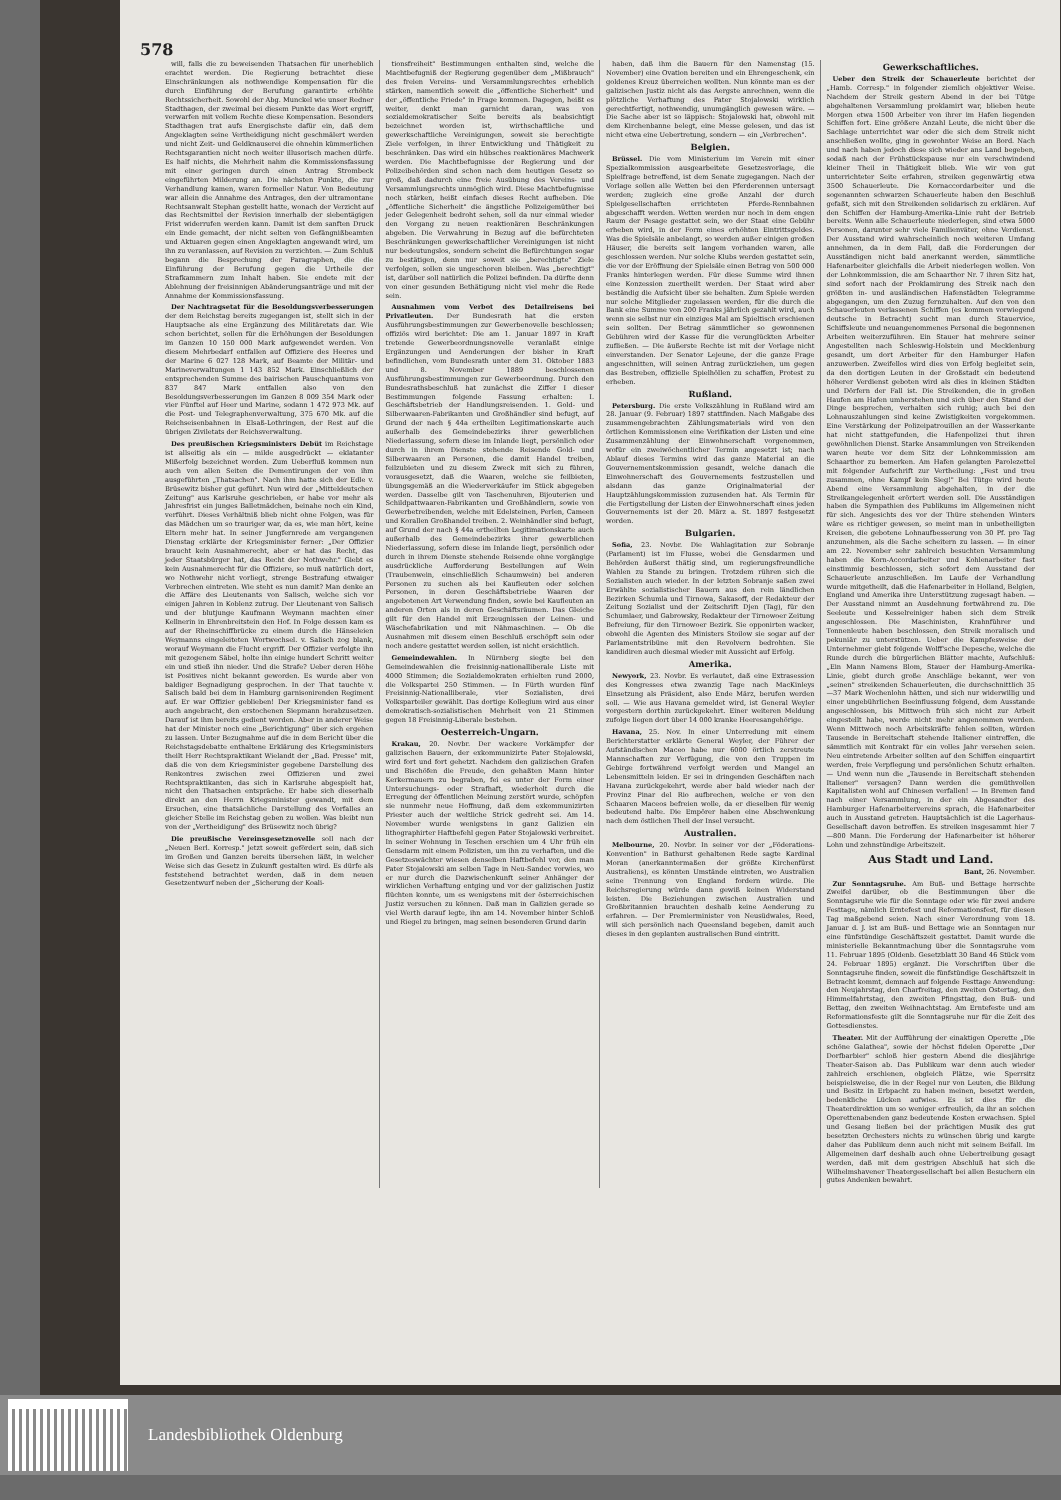578
will, falls die zu beweisenden Thatsachen für unerheblich erachtet werden. Die Regierung betrachtet diese Einschränkungen als nothwendige Kompensation für die durch Einführung der Berufung garantirte erhöhte Rechtssicherheit. Sowohl der Abg. Munckel wie unser Redner Stadthagen, der zweimal bei diesem Punkte das Wort ergriff, verwarfen mit vollem Rechte diese Kompensation. Besonders Stadthagen trat aufs Energischste dafür ein, daß dem Angeklagten seine Vertheidigung nicht geschmälert werden und nicht Zeit- und Geldknauserei die ohnehin kümmerlichen Rechtsgarantien nicht noch weiter illusorisch machen dürfe. Es half nichts, die Mehrheit nahm die Kommissionsfassung mit einer geringen durch einen Antrag Strombeck eingeführten Milderung an. Die nächsten Punkte, die zur Verhandlung kamen, waren formeller Natur. Von Bedeutung war allein die Annahme des Antrages, den der ultramontane Rechtsanwalt Stephan gestellt hatte, wonach der Verzicht auf das Rechtsmittel der Revision innerhalb der siebentägigen Frist widerrufen werden kann. Damit ist dem sanften Druck ein Ende gemacht, der nicht selten von Gefängnißbeamten und Aktuaren gegen einen Angeklagten angewandt wird, um ihn zu veranlassen, auf Revision zu verzichten. — Zum Schluß begann die Besprechung der Paragraphen, die die Einführung der Berufung gegen die Urtheile der Strafkammern zum Inhalt haben. Sie endete mit der Ablehnung der freisinnigen Abänderungsanträge und mit der Annahme der Kommissionsfassung.
Der Nachtragsetat für die Besoldungsverbesserungen der dem Reichstag bereits zugegangen ist, stellt sich in der Hauptsache als eine Ergänzung des Militäretats dar. Wie schon berichtet, sollen für die Erhöhungen der Besoldungen im Ganzen 10 150 000 Mark aufgewendet werden. Von diesem Mehrbedarf entfallen auf Offiziere des Heeres und der Marine 6 027 128 Mark, auf Beamte der Militär- und Marineverwaltungen 1 143 852 Mark. Einschließlich der entsprechenden Summe des bairischen Pauschquantums von 837 847 Mark entfallen also von den Besoldungsverbesserungen im Ganzen 8 009 354 Mark oder vier Fünftel auf Heer und Marine, sodann 1 472 973 Mk. auf die Post- und Telegraphenverwaltung, 375 670 Mk. auf die Reichseisenbahnen in Elsaß-Lothringen, der Rest auf die übrigen Ziviletats der Reichsverwaltung.
Des preußischen Kriegsministers Debüt im Reichstage ist allseitig als ein — milde ausgedrückt — eklatanter Mißerfolg bezeichnet worden. Zum Ueberfluß kommen nun auch von allen Seiten die Dementirungen der von ihm ausgeführten „Thatsachen". Nach ihm hatte sich der Edle v. Brüsewitz bisher gut geführt. Nun wird der „Mitteldeutschen Zeitung" aus Karlsruhe geschrieben, er habe vor mehr als Jahresfrist ein junges Balletmädchen, beinahe noch ein Kind, verführt. Dieses Verhältniß blieb nicht ohne Folgen, was für das Mädchen um so trauriger war, da es, wie man hört, keine Eltern mehr hat. In seiner Jungfernrede am vergangenen Dienstag erklärte der Kriegsminister ferner: „Der Offizier braucht kein Ausnahmerecht, aber er hat das Recht, das jeder Staatsbürger hat, das Recht der Nothwehr." Giebt es kein Ausnahmerecht für die Offiziere, so muß natürlich dort, wo Nothwehr nicht vorliegt, strenge Bestrafung etwaiger Verbrechen eintreten. Wie steht es nun damit? Man denke an die Affäre des Lieutenants von Salisch, welche sich vor einigen Jahren in Koblenz zutrug. Der Lieutenant von Salisch und der blutjunge Kaufmann Weymann machten einer Kellnerin in Ehrenbreitstein den Hof. In Folge dessen kam es auf der Rheinschiffbrücke zu einem durch die Hänseleien Weymanns eingeleiteten Wortwechsel. v. Salisch zog blank, worauf Weymann die Flucht ergriff. Der Offizier verfolgte ihn mit gezogenem Säbel, holte ihn einige hundert Schritt weiter ein und stieß ihn nieder. Und die Strafe? Ueber deren Höhe ist Positives nicht bekannt geworden. Es wurde aber von baldiger Begnadigung gesprochen. In der That tauchte v. Salisch bald bei dem in Hamburg garnisonirenden Regiment auf. Er war Offizier geblieben! Der Kriegsminister fand es auch angebracht, den erstochenen Siepmann herabzusetzen. Darauf ist ihm bereits gedient worden. Aber in anderer Weise hat der Minister noch eine „Berichtigung" über sich ergehen zu lassen. Unter Bezugnahme auf die in dem Bericht über die Reichstagsdebatte enthaltene Erklärung des Kriegsministers theilt Herr Rechtspraktikant Wielandt der „Bad. Presse" mit, daß die von dem Kriegsminister gegebene Darstellung des Renkontres zwischen zwei Offizieren und zwei Rechtspraktikanten, das sich in Karlsruhe abgespielt hat, nicht den Thatsachen entspräche. Er habe sich dieserhalb direkt an den Herrn Kriegsminister gewandt, mit dem Ersuchen, eine thatsächliche Darstellung des Vorfalles an gleicher Stelle im Reichstag geben zu wollen. Was bleibt nun von der „Vertheidigung" des Brüsewitz noch übrig?
Die preußische Vereinsgesetznovelle soll nach der „Neuen Berl. Korresp." jetzt soweit gefördert sein, daß sich im Großen und Ganzen bereits übersehen läßt, in welcher Weise sich das Gesetz in Zukunft gestalten wird. Es dürfe als feststehend betrachtet werden, daß in dem neuen Gesetzentwurf neben der „Sicherung der Koali-
tionsfreiheit" Bestimmungen enthalten sind, welche die Machtbefugniß der Regierung gegenüber dem „Mißbrauch" des freien Vereins- und Versammlungsrechtes erheblich stärken, namentlich soweit die „öffentliche Sicherheit" und der „öffentliche Friede" in Frage kommen. Dagegen, heißt es weiter, denkt man garnicht daran, was von sozialdemokratischer Seite bereits als beabsichtigt bezeichnet worden ist, wirthschaftliche und gewerkschaftliche Vereinigungen, soweit sie berechtigte Ziele verfolgen, in ihrer Entwicklung und Thätigkeit zu beschränken. Das wird ein hübsches reaktionäres Machwerk werden. Die Machtbefugnisse der Regierung und der Polizeibehörden sind schon nach dem heutigen Gesetz so groß, daß dadurch eine freie Ausübung des Vereins- und Versammlungsrechts unmöglich wird. Diese Machtbefugnisse noch stärken, heißt einfach dieses Recht aufheben. Die „öffentliche Sicherheit" die ängstliche Polizeigemüther bei jeder Gelegenheit bedroht sehen, soll da nur einmal wieder den Vorgang zu neuen reaktionären Beschränkungen abgeben. Die Verwahrung in Bezug auf die befürchteten Beschränkungen gewerkschaftlicher Vereinigungen ist nicht nur bedeutungslos, sondern scheint die Befürchtungen sogar zu bestätigen, denn nur soweit sie „berechtigte" Ziele verfolgen, sollen sie ungeschoren bleiben. Was „berechtigt" ist, darüber soll natürlich die Polizei befinden. Da dürfte denn von einer gesunden Bethätigung nicht viel mehr die Rede sein.
Ausnahmen vom Verbot des Detailreisens bei Privatleuten. Der Bundesrath hat die ersten Ausführungsbestimmungen zur Gewerbenovelle beschlossen; offiziös wird berichtet: Die am 1. Januar 1897 in Kraft tretende Gewerbeordnungsnovelle veranlaßt einige Ergänzungen und Aenderungen der bisher in Kraft befindlichen, vom Bundesrath unter dem 31. Oktober 1883 und 8. November 1889 beschlossenen Ausführungsbestimmungen zur Gewerbeordnung. Durch den Bundesrathsbeschluß hat zunächst die Ziffer I dieser Bestimmungen folgende Fassung erhalten: I. Geschäftsbetrieb der Handlungsreisenden. 1. Gold- und Silberwaaren-Fabrikanten und Großhändler sind befugt, auf Grund der nach § 44a ertheilten Legitimationskarte auch außerhalb des Gemeindebezirks ihrer gewerblichen Niederlassung, sofern diese im Inlande liegt, persönlich oder durch in ihrem Dienste stehende Reisende Gold- und Silberwaaren an Personen, die damit Handel treiben, feilzubieten und zu diesem Zweck mit sich zu führen, vorausgesetzt, daß die Waaren, welche sie feilbieten, übungsgemäß an die Wiederverkäufer im Stück abgegeben werden. Dasselbe gilt von Taschenuhren, Bijouterien und Schildpattwaaren-Fabrikanten und Großhändlern, sowie von Gewerbetreibenden, welche mit Edelsteinen, Perlen, Cameen und Korallen Großhandel treiben. 2. Weinhändler sind befugt, auf Grund der nach § 44a ertheilten Legitimationskarte auch außerhalb des Gemeindebezirks ihrer gewerblichen Niederlassung, sofern diese im Inlande liegt, persönlich oder durch in ihrem Dienste stehende Reisende ohne vorgängige ausdrückliche Aufforderung Bestellungen auf Wein (Traubenwein, einschließlich Schaumwein) bei anderen Personen zu suchen als bei Kaufleuten oder solchen Personen, in deren Geschäftsbetriebe Waaren der angebotenen Art Verwendung finden, sowie bei Kaufleuten an anderen Orten als in deren Geschäftsräumen. Das Gleiche gilt für den Handel mit Erzeugnissen der Leinen- und Wäschefabrikation und mit Nähmaschinen. — Ob die Ausnahmen mit diesem einen Beschluß erschöpft sein oder noch andere gestattet werden sollen, ist nicht ersichtlich.
Gemeindewahlen. In Nürnberg siegte bei den Gemeindewahlen die freisinnig-nationalliberale Liste mit 4000 Stimmen; die Sozialdemokraten erhielten rund 2000, die Volkspartei 250 Stimmen. — In Fürth wurden fünf Freisinnig-Nationalliberale, vier Sozialisten, drei Volksparteiler gewählt. Das dortige Kollegium wird aus einer demokratisch-sozialistischen Mehrheit von 21 Stimmen gegen 18 Freisinnig-Liberale bestehen.
Oesterreich-Ungarn.
Krakau, 20. Novbr. Der wackere Vorkämpfer der galizischen Bauern, der exkommunizirte Pater Stojalowski, wird fort und fort gehetzt. Nachdem den galizischen Grafen und Bischöfen die Freude, den gehaßten Mann hinter Kerkermauern zu begraben, fei es unter der Form einer Untersuchungs- oder Strafhaft, wiederholt durch die Erregung der öffentlichen Meinung zerstört wurde, schöpfen sie nunmehr neue Hoffnung, daß dem exkommunizirten Priester auch der weltliche Strick gedreht sei. Am 14. November wurde wenigstens in ganz Galizien ein lithographirter Haftbefehl gegen Pater Stojalowski verbreitet. In seiner Wohnung in Teschen erschien um 4 Uhr früh ein Gensdarm mit einem Polizisten, um ihn zu verhaften, und die Gesetzeswächter wiesen denselben Haftbefehl vor, den man Pater Stojalowski am selben Tage in Neu-Sandec vorwies, wo er nur durch die Dazwischenkunft seiner Anhänger der wirklichen Verhaftung entging und vor der galizischen Justiz flüchten konnte, um es wenigstens mit der österreichischen Justiz versuchen zu können. Daß man in Galizien gerade so viel Werth darauf legte, ihn am 14. November hinter Schloß und Riegel zu bringen, mag seinen besonderen Grund darin
haben, daß ihm die Bauern für den Namenstag (15. November) eine Ovation bereiten und ein Ehrengeschenk, ein goldenes Kreuz überreichen wollten. Nun könnte man es der galizischen Justiz nicht als das Aergste anrechnen, wenn die plötzliche Verhaftung des Pater Stojalowski wirklich gerechtfertigt, nothwendig, unumgänglich gewesen wäre. — Die Sache aber ist so läppisch: Stojalowski hat, obwohl mit dem Kirchenbanne belegt, eine Messe gelesen, und das ist nicht etwa eine Uebertretung, sondern — ein „Verbrechen".
Belgien.
Brüssel. Die vom Ministerium im Verein mit einer Spezialkommission ausgearbeitete Gesetzesvorlage, die Spielfrage betreffend, ist dem Senate zugegangen. Nach der Vorlage sollen alle Wetten bei den Pferderennen untersagt werden; zugleich eine große Anzahl der durch Spielgesellschaften errichteten Pferde-Rennbahnen abgeschafft werden. Wetten werden nur noch in dem engen Raum der Pesage gestattet sein, wo der Staat eine Gebühr erheben wird, in der Form eines erhöhten Eintrittsgeldes. Was die Spielsäle anbelangt, so werden außer einigen großen Häuser, die bereits seit langem vorhanden waren, alle geschlossen werden. Nur solche Klubs werden gestattet sein, die vor der Eröffnung der Spielsäle einen Betrag von 500 000 Franks hinterlegen werden. Für diese Summe wird ihnen eine Konzession zuertheilt werden. Der Staat wird aber beständig die Aufsicht über sie behalten. Zum Spiele werden nur solche Mitglieder zugelassen werden, für die durch die Bank eine Summe von 200 Franks jährlich gezahlt wird, auch wenn sie selbst nur ein einziges Mal am Spieltisch erschienen sein sollten. Der Betrag sämmtlicher so gewonnenen Gebühren wird der Kasse für die verunglückten Arbeiter zufließen. — Die äußerste Rechte ist mit der Vorlage nicht einverstanden. Der Senator Lejeune, der die ganze Frage angeschnitten, will seinen Antrag zurückziehen, um gegen das Bestreben, offizielle Spielhöllen zu schaffen, Protest zu erheben.
Rußland.
Petersburg. Die erste Volkszählung in Rußland wird am 28. Januar (9. Februar) 1897 stattfinden. Nach Maßgabe des zusammengebrachten Zählungsmaterials wird von den örtlichen Kommissionen eine Verifikation der Listen und eine Zusammenzählung der Einwohnerschaft vorgenommen, wofür ein zweiwöchentlicher Termin angesetzt ist; nach Ablauf dieses Termins wird das ganze Material an die Gouvernementskommission gesandt, welche danach die Einwohnerschaft des Gouvernements festzustellen und alsdann das ganze Originalmaterial der Hauptzählungskommission zuzusenden hat. Als Termin für die Fertigstellung der Listen der Einwohnerschaft eines jeden Gouvernements ist der 20. März a. St. 1897 festgesetzt worden.
Bulgarien.
Sofia, 23. Novbr. Die Wahlagitation zur Sobranje (Parlament) ist im Flusse, wobei die Gensdarmen und Behörden äußerst thätig sind, um regierungsfreundliche Wahlen zu Stande zu bringen. Trotzdem rühren sich die Sozialisten auch wieder. In der letzten Sobranje saßen zwei Erwählte sozialistischer Bauern aus den rein ländlichen Bezirken Schumla und Tirnowa, Sakasoff, der Redakteur der Zeitung Sozialist und der Zeitschrift Djen (Tag), für den Schumlaer, und Gabrowsky, Redakteur der Tirnowoer Zeitung Befreiung, für den Tirnowoer Bezirk. Sie opponirten wacker, obwohl die Agenten des Ministers Stoilow sie sogar auf der Parlamentstribüne mit den Revolvern bedrohten. Sie kandidiren auch diesmal wieder mit Aussicht auf Erfolg.
Amerika.
Newyork, 23. Novbr. Es verlautet, daß eine Extrasession des Kongresses etwa zwanzig Tage nach MacKinleys Einsetzung als Präsident, also Ende März, berufen werden soll. — Wie aus Havana gemeldet wird, ist General Weyler vorgestern dorthin zurückgekehrt. Einer weiteren Meldung zufolge liegen dort über 14 000 kranke Heeresangehörige.
Havana, 25. Nov. In einer Unterredung mit einem Berichterstatter erklärte General Weyler, der Führer der Aufständischen Maceo habe nur 6000 örtlich zerstreute Mannschaften zur Verfügung, die von den Truppen im Gebirge fortwährend verfolgt werden und Mangel an Lebensmitteln leiden. Er sei in dringenden Geschäften nach Havana zurückgekehrt, werde aber bald wieder nach der Provinz Pinar del Rio aufbrechen, welche er von den Schaaren Maceos befreien wolle, da er dieselben für wenig bedeutend halte. Die Empörer haben eine Abschwenkung nach dem östlichen Theil der Insel versucht.
Australien.
Melbourne, 20. Novbr. In seiner vor der „Föderations-Konvention" in Bathurst gehaltenen Rede sagte Kardinal Moran (anerkanntermaßen der größte Kirchenfürst Australiens), es könnten Umstände eintreten, wo Australien seine Trennung von England fordern würde. Die Reichsregierung würde dann gewiß keinen Widerstand leisten. Die Beziehungen zwischen Australien und Großbritannien brauchten deshalb keine Aenderung zu erfahren. — Der Premierminister von Neusüdwales, Reed, will sich persönlich nach Queensland begeben, damit auch dieses in den geplanten australischen Bund eintritt.
Gewerkschaftliches.
Ueber den Streik der Schauerleute berichtet der „Hamb. Corresp." in folgender ziemlich objektiver Weise. Nachdem der Streik gestern Abend in der bei Tütge abgehaltenen Versammlung proklamirt war, blieben heute Morgen etwa 1500 Arbeiter von ihrer im Hafen liegenden Schiffen fort. Eine größere Anzahl Leute, die nicht über die Sachlage unterrichtet war oder die sich dem Streik nicht anschließen wollte, ging in gewohnter Weise an Bord. Nach und nach haben jedoch diese sich wieder ans Land begeben, sodaß nach der Frühstückspause nur ein verschwindend kleiner Theil in Thätigkeit blieb. Wie wir von gut unterrichteter Seite erfahren, streiken gegenwärtig etwa 3500 Schauerleute. Die Kornaccordarbeiter und die sogenannten schwarzen Schauerleute haben den Beschluß gefaßt, sich mit den Streikenden solidarisch zu erklären. Auf den Schiffen der Hamburg-Amerika-Linie ruht der Betrieb bereits. Wenn alle Schauerleute niederlegen, sind etwa 5000 Personen, darunter sehr viele Familienväter, ohne Verdienst. Der Ausstand wird wahrscheinlich noch weiteren Umfang annehmen, da in dem Fall, daß die Forderungen der Ausständigen nicht bald anerkannt werden, sämmtliche Hafenarbeiter gleichfalls die Arbeit niederlegen wollen. Von der Lohnkommission, die am Schaarthor Nr. 7 ihren Sitz hat, sind sofort nach der Proklamirung des Streik nach den größten in- und ausländischen Hafenstädten Telegramme abgegangen, um den Zuzug fernzuhalten. Auf den von den Schauerleuten verlassenen Schiffen (es kommen vorwiegend deutsche in Betracht) sucht man durch Stauervice, Schiffsleute und neuangenommenes Personal die begonnenen Arbeiten weiterzuführen. Ein Stauer hat mehrere seiner Angestellten nach Schleswig-Holstein und Mecklenburg gesandt, um dort Arbeiter für den Hamburger Hafen anzuwerben. Zweifellos wird dies von Erfolg begleitet sein, da den dortigen Leuten in der Großstadt ein bedeutend höherer Verdienst geboten wird als dies in kleinen Städten und Dörfern der Fall ist. Die Streikenden, die in großen Haufen am Hafen umherstehen und sich über den Stand der Dinge besprechen, verhalten sich ruhig; auch bei den Lohnauszahlungen sind keine Zwistigkeiten vorgekommen. Eine Verstärkung der Polizeipatrouillen an der Wasserkante hat nicht stattgefunden, die Hafenpolizei thut ihren gewöhnlichen Dienst. Starke Ansammlungen von Streikenden waren heute vor dem Sitz der Lohnkommission am Schaarthor zu bemerken. Am Hafen gelangten Parolezettel mit folgender Aufschrift zur Vertheilung: „Fest und treu zusammen, ohne Kampf kein Sieg!" Bei Tütge wird heute Abend eine Versammlung abgehalten, in der die Streikangelegenheit erörtert werden soll. Die Ausständigen haben die Sympathien des Publikums im Allgemeinen nicht für sich. Angesichts des vor der Thüre stehenden Winters wäre es richtiger gewesen, so meint man in unbetheiligten Kreisen, die gebotene Lohnaufbesserung von 30 Pf. pro Tag anzunehmen, als die Sache scheitern zu lassen. — In einer am 22. November sehr zahlreich besuchten Versammlung haben die Korn-Accordarbeiter und Kohlenarbeiter fast einstimmig beschlossen, sich sofort dem Ausstand der Schauerleute anzuschließen. Im Laufe der Verhandlung wurde mitgetheilt, daß die Hafenarbeiter in Holland, Belgien, England und Amerika ihre Unterstützung zugesagt haben. — Der Ausstand nimmt an Ausdehnung fortwährend zu. Die Seeleute und Kesselreiniger haben sich dem Streik angeschlossen. Die Maschinisten, Krahnführer und Tonnenleute haben beschlossen, den Streik moralisch und pekuniär zu unterstützen. Ueber die Kampfesweise der Unternehmer giebt folgende Wolff'sche Depesche, welche die Runde durch die bürgerlichen Blätter machte, Aufschluß: „Ein Mann Namens Blom, Stauer der Hamburg-Amerika-Linie, giebt durch große Anschläge bekannt, wer von „seinen" streikenden Schauerleuten, die durchschnittlich 35—37 Mark Wochenlohn hätten, und sich nur widerwillig und einer ungebührlichen Beeinflussung folgend, dem Ausstande angeschlossen, bis Mittwoch früh sich nicht zur Arbeit eingestellt habe, werde nicht mehr angenommen werden. Wenn Mittwoch noch Arbeitskräfte fehlen sollten, würden Tausende in Bereitschaft stehende Italiener eintreffen, die sämmtlich mit Kontrakt für ein volles Jahr versehen seien. Neu eintretende Arbeiter sollten auf den Schiffen einquartirt werden, freie Verpflegung und persönlichen Schutz erhalten. — Und wenn nun die „Tausende in Bereitschaft stehenden Italiener" versagen? Dann werden die gemüthvollen Kapitalisten wohl auf Chinesen verfallen! — In Bremen fand nach einer Versammlung, in der ein Abgesandter des Hamburger Hafenarbeitervereins sprach, die Hafenarbeiter auch in Ausstand getreten. Hauptsächlich ist die Lagerhaus-Gesellschaft davon betroffen. Es streiken insgesammt hier 7—800 Mann. Die Forderung der Hafenarbeiter ist höherer Lohn und zehnstündige Arbeitszeit.
Aus Stadt und Land.
Bant, 26. November.
Zur Sonntagsruhe. Am Buß- und Bettage herrschte Zweifel darüber, ob die Bestimmungen über die Sonntagsruhe wie für die Sonntage oder wie für zwei andere Festtage, nämlich Erntefest und Reformationsfest, für diesen Tag maßgebend seien. Nach einer Verordnung vom 18. Januar d. J. ist am Buß- und Bettage wie an Sonntagen nur eine fünfstündige Geschäftszeit gestattet. Damit wurde die ministerielle Bekanntmachung über die Sonntagsruhe vom 11. Februar 1895 (Oldenb. Gesetzblatt 30 Band 46 Stück vom 24. Februar 1895) ergänzt. Die Vorschriften über die Sonntagsruhe finden, soweit die fünfstündige Geschäftszeit in Betracht kommt, demnach auf folgende Festtage Anwendung: den Neujahrstag, den Charfreitag, den zweiten Ostertag, den Himmelfahrtstag, den zweiten Pfingsttag, den Buß- und Bettag, den zweiten Weihnachtstag. Am Erntefeste und am Reformationsfeste gilt die Sonntagsruhe nur für die Zeit des Gottesdienstes.
Theater. Mit der Aufführung der einaktigen Operette „Die schöne Galathea", sowie der höchst fidelen Operette „Der Dorfbarbier" schloß hier gestern Abend die diesjährige Theater-Saison ab. Das Publikum war denn auch wieder zahlreich erschienen, obgleich Plätze, wie Sperrsitz beispielsweise, die in der Regel nur von Leuten, die Bildung und Besitz in Erbpacht zu haben meinen, besetzt werden, bedenkliche Lücken aufwies. Es ist dies für die Theaterdirektion um so weniger erfreulich, da ihr an solchen Operettenabenden ganz bedeutende Kosten erwachsen. Spiel und Gesang ließen bei der prächtigen Musik des gut besetzten Orchesters nichts zu wünschen übrig und kargte daher das Publikum denn auch nicht mit seinem Beifall. Im Allgemeinen darf deshalb auch ohne Uebertreibung gesagt werden, daß mit dem gestrigen Abschluß hat sich die Wilhelmshavener Theatergesellschaft bei allen Besuchern ein gutes Andenken bewahrt.
Landesbibliothek Oldenburg